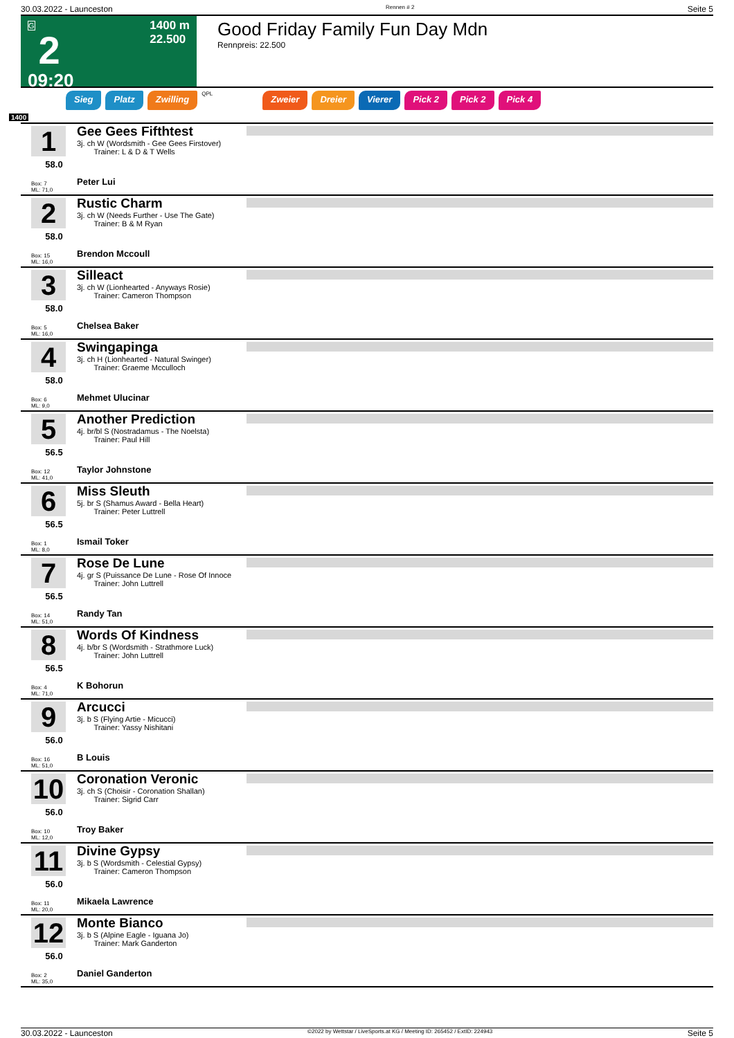30.03.2022 - Launceston Rennen # 2 Seite 5
G
2
09:20
1400 m
22.500
Good Friday Family Fun Day Mdn
Rennpreis: 22.500
Sieg Platz Zwilling QPL Zweier Dreier Vierer Pick 2 Pick 2 Pick 4
1400
1
58.0
Box: 7
ML: 71,0
Gee Gees Fifthtest
3j. ch W (Wordsmith - Gee Gees Firstover)
Trainer: L & D & T Wells
Peter Lui
2
58.0
Box: 15
ML: 16,0
Rustic Charm
3j. ch W (Needs Further - Use The Gate)
Trainer: B & M Ryan
Brendon Mccoull
3
58.0
Box: 5
ML: 16,0
Silleact
3j. ch W (Lionhearted - Anyways Rosie)
Trainer: Cameron Thompson
Chelsea Baker
4
58.0
Box: 6
ML: 9,0
Swingapinga
3j. ch H (Lionhearted - Natural Swinger)
Trainer: Graeme Mcculloch
Mehmet Ulucinar
5
56.5
Box: 12
ML: 41,0
Another Prediction
4j. br/bl S (Nostradamus - The Noelsta)
Trainer: Paul Hill
Taylor Johnstone
6
56.5
Box: 1
ML: 8,0
Miss Sleuth
5j. br S (Shamus Award - Bella Heart)
Trainer: Peter Luttrell
Ismail Toker
7
56.5
Box: 14
ML: 51,0
Rose De Lune
4j. gr S (Puissance De Lune - Rose Of Innoce
Trainer: John Luttrell
Randy Tan
8
56.5
Box: 4
ML: 71,0
Words Of Kindness
4j. b/br S (Wordsmith - Strathmore Luck)
Trainer: John Luttrell
K Bohorun
9
56.0
Box: 16
ML: 51,0
Arcucci
3j. b S (Flying Artie - Micucci)
Trainer: Yassy Nishitani
B Louis
10
56.0
Box: 10
ML: 12,0
Coronation Veronic
3j. ch S (Choisir - Coronation Shallan)
Trainer: Sigrid Carr
Troy Baker
11
56.0
Box: 11
ML: 20,0
Divine Gypsy
3j. b S (Wordsmith - Celestial Gypsy)
Trainer: Cameron Thompson
Mikaela Lawrence
12
56.0
Box: 2
ML: 35,0
Monte Bianco
3j. b S (Alpine Eagle - Iguana Jo)
Trainer: Mark Ganderton
Daniel Ganderton
30.03.2022 - Launceston ©2022 by Wettstar / LiveSports.at KG / Meeting ID: 265452 / ExtID: 224943 Seite 5